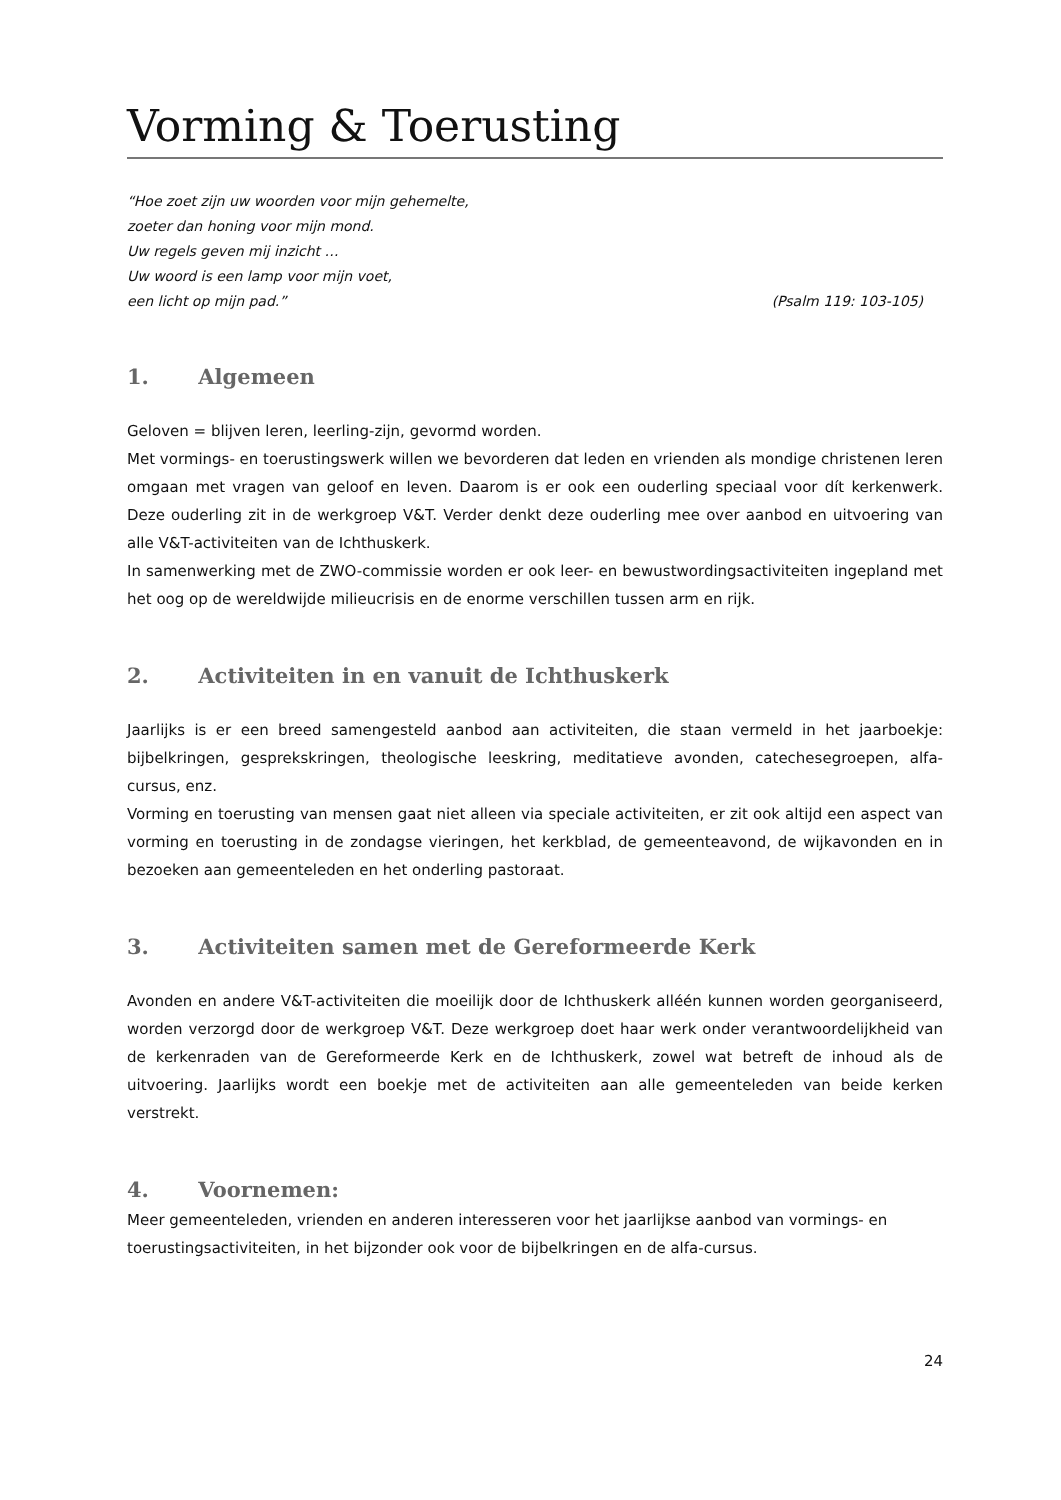Vorming & Toerusting
“Hoe zoet zijn uw woorden voor mijn gehemelte,
zoeter dan honing voor mijn mond.
Uw regels geven mij inzicht …
Uw woord is een lamp voor mijn voet,
een licht op mijn pad.” (Psalm 119: 103-105)
1. Algemeen
Geloven = blijven leren, leerling-zijn, gevormd worden.
Met vormings- en toerustingswerk willen we bevorderen dat leden en vrienden als mondige christenen leren omgaan met vragen van geloof en leven. Daarom is er ook een ouderling speciaal voor dít kerkenwerk. Deze ouderling zit in de werkgroep V&T. Verder denkt deze ouderling mee over aanbod en uitvoering van alle V&T-activiteiten van de Ichthuskerk.
In samenwerking met de ZWO-commissie worden er ook leer- en bewustwordingsactiviteiten ingepland met het oog op de wereldwijde milieucrisis en de enorme verschillen tussen arm en rijk.
2. Activiteiten in en vanuit de Ichthuskerk
Jaarlijks is er een breed samengesteld aanbod aan activiteiten, die staan vermeld in het jaarboekje: bijbelkringen, gesprekskringen, theologische leeskring, meditatieve avonden, catechesegroepen, alfa-cursus, enz.
Vorming en toerusting van mensen gaat niet alleen via speciale activiteiten, er zit ook altijd een aspect van vorming en toerusting in de zondagse vieringen, het kerkblad, de gemeenteavond, de wijkavonden en in bezoeken aan gemeenteleden en het onderling pastoraat.
3. Activiteiten samen met de Gereformeerde Kerk
Avonden en andere V&T-activiteiten die moeilijk door de Ichthuskerk alléén kunnen worden georganiseerd, worden verzorgd door de werkgroep V&T. Deze werkgroep doet haar werk onder verantwoordelijkheid van de kerkenraden van de Gereformeerde Kerk en de Ichthuskerk, zowel wat betreft de inhoud als de uitvoering. Jaarlijks wordt een boekje met de activiteiten aan alle gemeenteleden van beide kerken verstrekt.
4. Voornemen:
Meer gemeenteleden, vrienden en anderen interesseren voor het jaarlijkse aanbod van vormings- en toerustingsactiviteiten, in het bijzonder ook voor de bijbelkringen en de alfa-cursus.
24